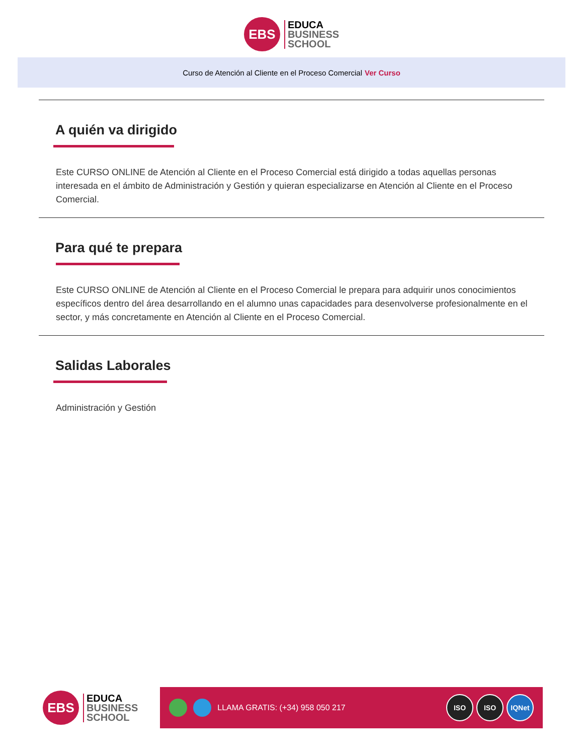EBS
EDUCA
BUSINESS
SCHOOL
Curso de Atención al Cliente en el Proceso Comercial Ver Curso
A quién va dirigido
Este CURSO ONLINE de Atención al Cliente en el Proceso Comercial está dirigido a todas aquellas personas interesada en el ámbito de Administración y Gestión y quieran especializarse en Atención al Cliente en el Proceso Comercial.
Para qué te prepara
Este CURSO ONLINE de Atención al Cliente en el Proceso Comercial le prepara para adquirir unos conocimientos específicos dentro del área desarrollando en el alumno unas capacidades para desenvolverse profesionalmente en el sector, y más concretamente en Atención al Cliente en el Proceso Comercial.
Salidas Laborales
Administración y Gestión
EBS
EDUCA
BUSINESS
SCHOOL
LLAMA GRATIS: (+34) 958 050 217
ISO ISO IQNet